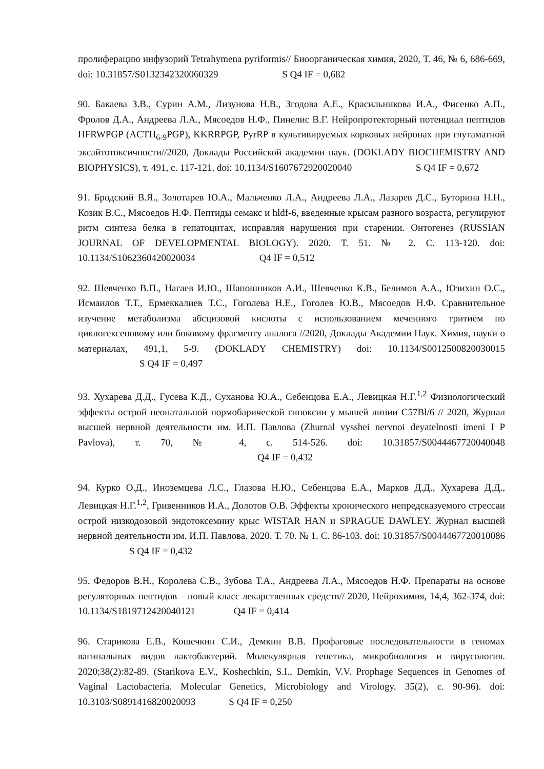пролиферацию инфузорий Tetrahymena pyriformis// Биоорганическая химия, 2020, Т. 46, № 6, 686-669, doi: 10.31857/S0132342320060329 S Q4 IF = 0,682
90. Бакаева З.В., Сурин А.М., Лизунова Н.В., Згодова А.Е., Красильникова И.А., Фисенко А.П., Фролов Д.А., Андреева Л.А., Мясоедов Н.Ф., Пинелис В.Г. Нейропротекторный потенциал пептидов HFRWPGP (ACTH<sub>6-9</sub>PGP), KKRRPGP, PyrRP в культивируемых корковых нейронах при глутаматной эксайтотоксичности//2020, Доклады Российской академии наук. (DOKLADY BIOCHEMISTRY AND BIOPHYSICS), т. 491, с. 117-121. doi: 10.1134/S1607672920020040 S Q4 IF = 0,672
91. Бродский В.Я., Золотарев Ю.А., Мальченко Л.А., Андреева Л.А., Лазарев Д.С., Буторина Н.Н., Козик В.С., Мясоедов Н.Ф. Пептиды семакс и hldf-6, введенные крысам разного возраста, регулируют ритм синтеза белка в гепатоцитах, исправляя нарушения при старении. Онтогенез (RUSSIAN JOURNAL OF DEVELOPMENTAL BIOLOGY). 2020. Т. 51. № 2. С. 113-120. doi: 10.1134/S1062360420020034 Q4 IF = 0,512
92. Шевченко В.П., Нагаев И.Ю., Шапошников А.И., Шевченко К.В., Белимов А.А., Юзихин О.С., Исмаилов Т.Т., Ермеккалиев Т.С., Гоголева Н.Е., Гоголев Ю.В., Мясоедов Н.Ф. Сравнительное изучение метаболизма абсцизовой кислоты с использованием меченного тритием по циклогексеновому или боковому фрагменту аналога //2020, Доклады Академии Наук. Химия, науки о материалах, 491,1, 5-9. (DOKLADY CHEMISTRY) doi: 10.1134/S0012500820030015 S Q4 IF = 0,497
93. Хухарева Д.Д., Гусева К.Д., Суханова Ю.А., Себенцова Е.А., Левицкая Н.Г.<sup>1,2</sup> Физиологический эффекты острой неонатальной нормобарической гипоксии у мышей линии C57Bl/6 // 2020, Журнал высшей нервной деятельности им. И.П. Павлова (Zhurnal vysshei nervnoi deyatelnosti imeni I P Pavlova), т. 70, № 4, с. 514-526. doi: 10.31857/S0044467720040048 Q4 IF = 0,432
94. Курко О.Д., Иноземцева Л.С., Глазова Н.Ю., Себенцова Е.А., Марков Д.Д., Хухарева Д.Д., Левицкая Н.Г.<sup>1,2</sup>, Гривенников И.А., Долотов О.В. Эффекты хронического непредсказуемого стрессаи острой низкодозовой эндотоксемииу крыс WISTAR HAN и SPRAGUE DAWLEY. Журнал высшей нервной деятельности им. И.П. Павлова. 2020. Т. 70. № 1. С. 86-103. doi: 10.31857/S0044467720010086 S Q4 IF = 0,432
95. Федоров В.Н., Королева С.В., Зубова Т.А., Андреева Л.А., Мясоедов Н.Ф. Препараты на основе регуляторных пептидов – новый класс лекарственных средств// 2020, Нейрохимия, 14,4, 362-374, doi: 10.1134/S1819712420040121 Q4 IF = 0,414
96. Старикова Е.В., Кошечкин С.И., Демкин В.В. Профаговые последовательности в геномах вагинальных видов лактобактерий. Молекулярная генетика, микробиология и вирусология. 2020;38(2):82-89. (Starikova E.V., Koshechkin, S.I., Demkin, V.V. Prophage Sequences in Genomes of Vaginal Lactobacteria. Molecular Genetics, Microbiology and Virology. 35(2), c. 90-96). doi: 10.3103/S0891416820020093 S Q4 IF = 0,250